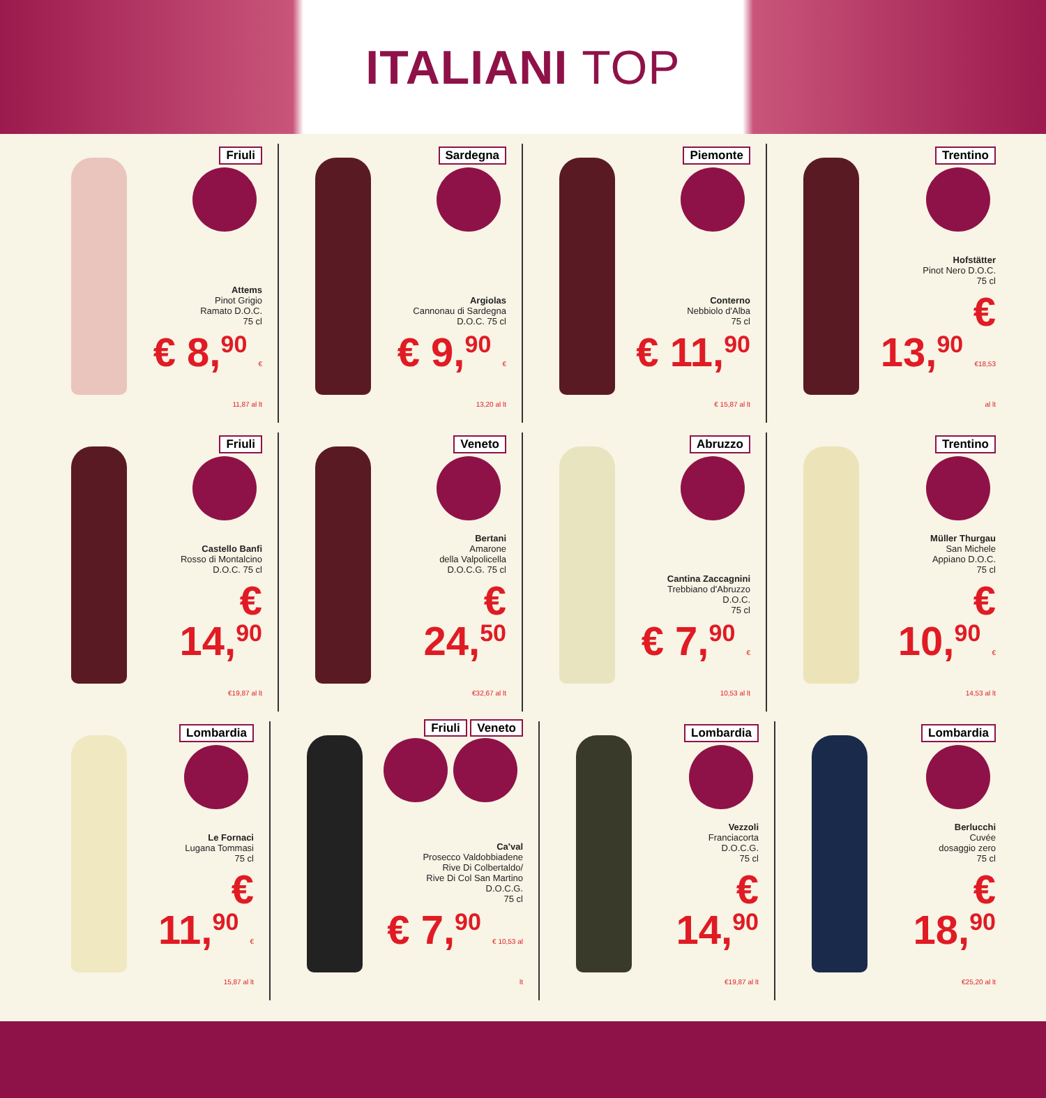ITALIANI TOP
Friuli
Attems
Pinot Grigio
Ramato D.O.C.
75 cl
€ 8,<sup>90</sup> € 11,87 al lt
Sardegna
Argiolas
Cannonau di Sardegna
D.O.C. 75 cl
€ 9,<sup>90</sup> € 13,20 al lt
Piemonte
Conterno
Nebbiolo d'Alba
75 cl
€ 11,<sup>90</sup> € 15,87 al lt
Trentino
Hofstätter
Pinot Nero D.O.C.
75 cl
€ 13,<sup>90</sup> €18,53 al lt
Friuli
Castello Banfi
Rosso di Montalcino
D.O.C. 75 cl
€ 14,<sup>90</sup> €19,87 al lt
Veneto
Bertani
Amarone
della Valpolicella
D.O.C.G. 75 cl
€ 24,<sup>50</sup> €32,67 al lt
Abruzzo
Cantina Zaccagnini
Trebbiano d'Abruzzo
D.O.C.
75 cl
€ 7,<sup>90</sup> € 10,53 al lt
Trentino
Müller Thurgau
San Michele
Appiano D.O.C.
75 cl
€ 10,<sup>90</sup> € 14,53 al lt
Lombardia
Le Fornaci
Lugana Tommasi
75 cl
€ 11,<sup>90</sup> € 15,87 al lt
Friuli Veneto
Ca'val
Prosecco Valdobbiadene
Rive Di Colbertaldo/
Rive Di Col San Martino
D.O.C.G.
75 cl
€ 7,<sup>90</sup> € 10,53 al lt
Lombardia
Vezzoli
Franciacorta
D.O.C.G.
75 cl
€ 14,<sup>90</sup> €19,87 al lt
Lombardia
Berlucchi
Cuvée
dosaggio zero
75 cl
€ 18,<sup>90</sup> €25,20 al lt